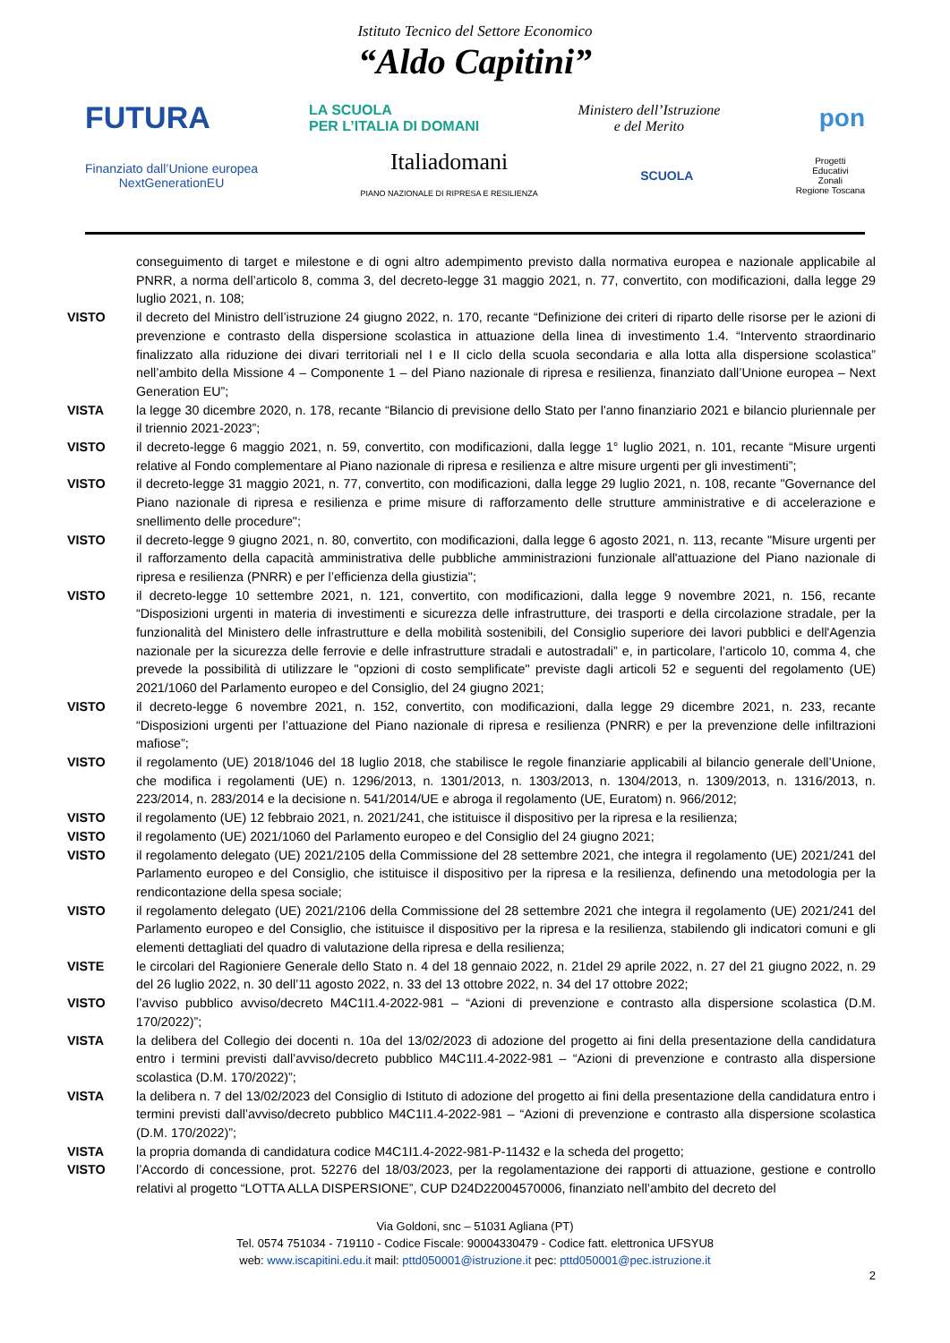Istituto Tecnico del Settore Economico
“Aldo Capitini”
FUTURA LA SCUOLA
PER L’ITALIA DI DOMANI Ministero dell’Istruzione
e del Merito pon
Finanziato dall’Unione europea
NextGenerationEU Italiadomani
PIANO NAZIONALE DI RIPRESA E RESILIENZA SCUOLA Progetti
Educativi
Zonali
Regione Toscana
conseguimento di target e milestone e di ogni altro adempimento previsto dalla normativa europea e nazionale applicabile al PNRR, a norma dell’articolo 8, comma 3, del decreto-legge 31 maggio 2021, n. 77, convertito, con modificazioni, dalla legge 29 luglio 2021, n. 108;
VISTO il decreto del Ministro dell’istruzione 24 giugno 2022, n. 170, recante “Definizione dei criteri di riparto delle risorse per le azioni di prevenzione e contrasto della dispersione scolastica in attuazione della linea di investimento 1.4. “Intervento straordinario finalizzato alla riduzione dei divari territoriali nel I e II ciclo della scuola secondaria e alla lotta alla dispersione scolastica” nell’ambito della Missione 4 – Componente 1 – del Piano nazionale di ripresa e resilienza, finanziato dall’Unione europea – Next Generation EU”;
VISTA la legge 30 dicembre 2020, n. 178, recante “Bilancio di previsione dello Stato per l'anno finanziario 2021 e bilancio pluriennale per il triennio 2021-2023”;
VISTO il decreto-legge 6 maggio 2021, n. 59, convertito, con modificazioni, dalla legge 1° luglio 2021, n. 101, recante “Misure urgenti relative al Fondo complementare al Piano nazionale di ripresa e resilienza e altre misure urgenti per gli investimenti”;
VISTO il decreto-legge 31 maggio 2021, n. 77, convertito, con modificazioni, dalla legge 29 luglio 2021, n. 108, recante "Governance del Piano nazionale di ripresa e resilienza e prime misure di rafforzamento delle strutture amministrative e di accelerazione e snellimento delle procedure";
VISTO il decreto-legge 9 giugno 2021, n. 80, convertito, con modificazioni, dalla legge 6 agosto 2021, n. 113, recante "Misure urgenti per il rafforzamento della capacità amministrativa delle pubbliche amministrazioni funzionale all'attuazione del Piano nazionale di ripresa e resilienza (PNRR) e per l’efficienza della giustizia";
VISTO il decreto-legge 10 settembre 2021, n. 121, convertito, con modificazioni, dalla legge 9 novembre 2021, n. 156, recante “Disposizioni urgenti in materia di investimenti e sicurezza delle infrastrutture, dei trasporti e della circolazione stradale, per la funzionalità del Ministero delle infrastrutture e della mobilità sostenibili, del Consiglio superiore dei lavori pubblici e dell'Agenzia nazionale per la sicurezza delle ferrovie e delle infrastrutture stradali e autostradali” e, in particolare, l’articolo 10, comma 4, che prevede la possibilità di utilizzare le "opzioni di costo semplificate" previste dagli articoli 52 e seguenti del regolamento (UE) 2021/1060 del Parlamento europeo e del Consiglio, del 24 giugno 2021;
VISTO il decreto-legge 6 novembre 2021, n. 152, convertito, con modificazioni, dalla legge 29 dicembre 2021, n. 233, recante “Disposizioni urgenti per l’attuazione del Piano nazionale di ripresa e resilienza (PNRR) e per la prevenzione delle infiltrazioni mafiose”;
VISTO il regolamento (UE) 2018/1046 del 18 luglio 2018, che stabilisce le regole finanziarie applicabili al bilancio generale dell’Unione, che modifica i regolamenti (UE) n. 1296/2013, n. 1301/2013, n. 1303/2013, n. 1304/2013, n. 1309/2013, n. 1316/2013, n. 223/2014, n. 283/2014 e la decisione n. 541/2014/UE e abroga il regolamento (UE, Euratom) n. 966/2012;
VISTO il regolamento (UE) 12 febbraio 2021, n. 2021/241, che istituisce il dispositivo per la ripresa e la resilienza;
VISTO il regolamento (UE) 2021/1060 del Parlamento europeo e del Consiglio del 24 giugno 2021;
VISTO il regolamento delegato (UE) 2021/2105 della Commissione del 28 settembre 2021, che integra il regolamento (UE) 2021/241 del Parlamento europeo e del Consiglio, che istituisce il dispositivo per la ripresa e la resilienza, definendo una metodologia per la rendicontazione della spesa sociale;
VISTO il regolamento delegato (UE) 2021/2106 della Commissione del 28 settembre 2021 che integra il regolamento (UE) 2021/241 del Parlamento europeo e del Consiglio, che istituisce il dispositivo per la ripresa e la resilienza, stabilendo gli indicatori comuni e gli elementi dettagliati del quadro di valutazione della ripresa e della resilienza;
VISTE le circolari del Ragioniere Generale dello Stato n. 4 del 18 gennaio 2022, n. 21del 29 aprile 2022, n. 27 del 21 giugno 2022, n. 29 del 26 luglio 2022, n. 30 dell’11 agosto 2022, n. 33 del 13 ottobre 2022, n. 34 del 17 ottobre 2022;
VISTO l’avviso pubblico avviso/decreto M4C1I1.4-2022-981 – “Azioni di prevenzione e contrasto alla dispersione scolastica (D.M. 170/2022)”;
VISTA la delibera del Collegio dei docenti n. 10a del 13/02/2023 di adozione del progetto ai fini della presentazione della candidatura entro i termini previsti dall’avviso/decreto pubblico M4C1I1.4-2022-981 – “Azioni di prevenzione e contrasto alla dispersione scolastica (D.M. 170/2022)”;
VISTA la delibera n. 7 del 13/02/2023 del Consiglio di Istituto di adozione del progetto ai fini della presentazione della candidatura entro i termini previsti dall’avviso/decreto pubblico M4C1I1.4-2022-981 – “Azioni di prevenzione e contrasto alla dispersione scolastica (D.M. 170/2022)”;
VISTA la propria domanda di candidatura codice M4C1I1.4-2022-981-P-11432 e la scheda del progetto;
VISTO l’Accordo di concessione, prot. 52276 del 18/03/2023, per la regolamentazione dei rapporti di attuazione, gestione e controllo relativi al progetto “LOTTA ALLA DISPERSIONE”, CUP D24D22004570006, finanziato nell’ambito del decreto del
Via Goldoni, snc – 51031 Agliana (PT)
Tel. 0574 751034 - 719110 - Codice Fiscale: 90004330479 - Codice fatt. elettronica UFSYU8
web: www.iscapitini.edu.it mail: pttd050001@istruzione.it pec: pttd050001@pec.istruzione.it
2